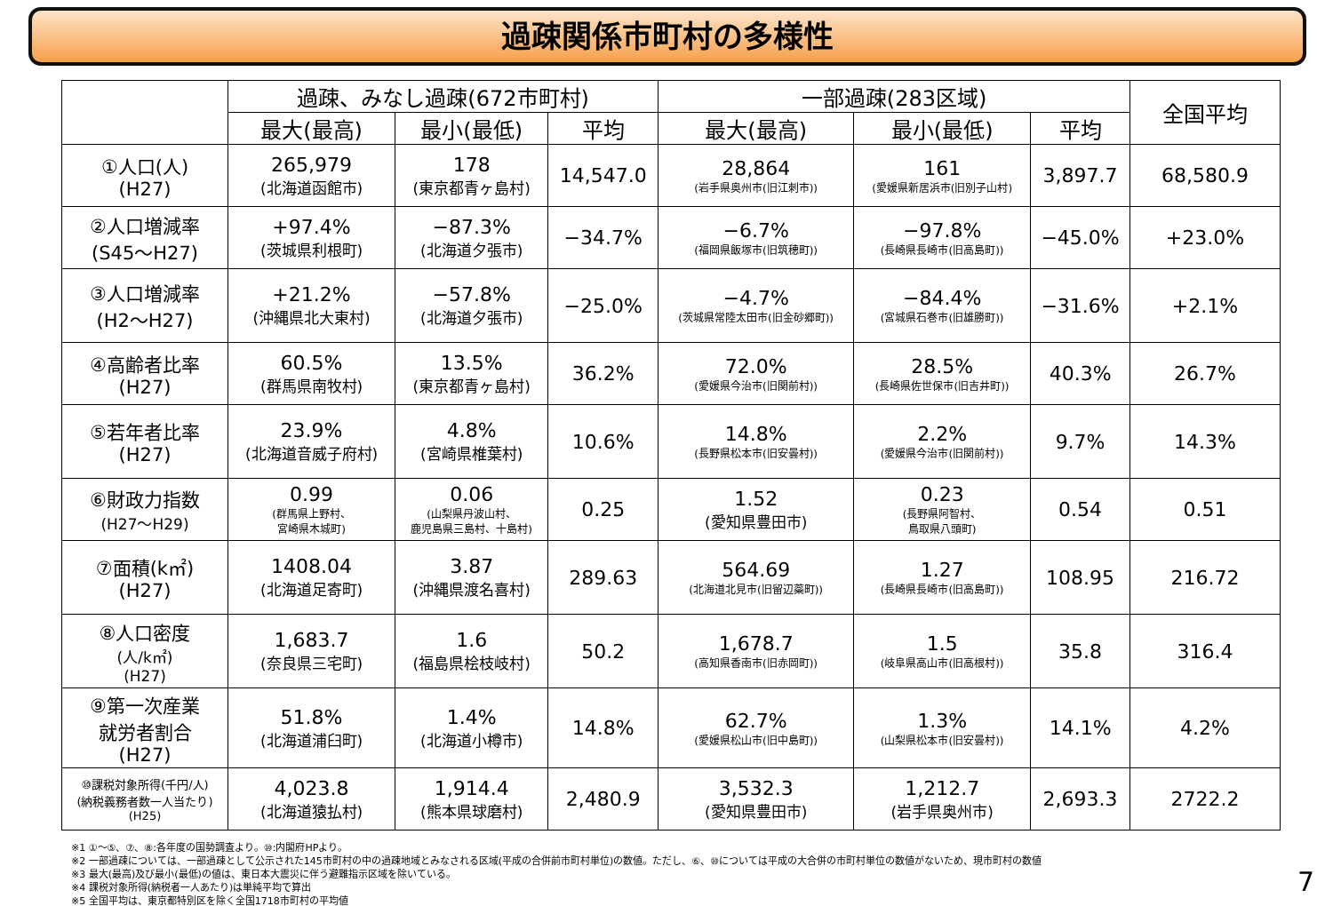過疎関係市町村の多様性
| | 過疎、みなし過疎(672市町村) | | | 一部過疎(283区域) | | | 全国平均 |
| --- | --- | --- | --- | --- | --- | --- | --- |
| | 最大(最高) | 最小(最低) | 平均 | 最大(最高) | 最小(最低) | 平均 | |
| ①人口(人) (H27) | 265,979 (北海道函館市) | 178 (東京都青ヶ島村) | 14,547.0 | 28,864 (岩手県奥州市(旧江刺市)) | 161 (愛媛県新居浜市(旧別子山村) | 3,897.7 | 68,580.9 |
| ②人口増減率 (S45～H27) | +97.4% (茨城県利根町) | −87.3% (北海道夕張市) | −34.7% | −6.7% (福岡県飯塚市(旧筑穂町)) | −97.8% (長崎県長崎市(旧高島町)) | −45.0% | +23.0% |
| ③人口増減率 (H2～H27) | +21.2% (沖縄県北大東村) | −57.8% (北海道夕張市) | −25.0% | −4.7% (茨城県常陸太田市(旧金砂郷町)) | −84.4% (宮城県石巻市(旧雄勝町)) | −31.6% | +2.1% |
| ④高齢者比率 (H27) | 60.5% (群馬県南牧村) | 13.5% (東京都青ヶ島村) | 36.2% | 72.0% (愛媛県今治市(旧関前村)) | 28.5% (長崎県佐世保市(旧吉井町)) | 40.3% | 26.7% |
| ⑤若年者比率 (H27) | 23.9% (北海道音威子府村) | 4.8% (宮崎県椎葉村) | 10.6% | 14.8% (長野県松本市(旧安曇村)) | 2.2% (愛媛県今治市(旧関前村)) | 9.7% | 14.3% |
| ⑥財政力指数 (H27～H29) | 0.99 (群馬県上野村、 宮崎県木城町) | 0.06 (山梨県丹波山村、 鹿児島県三島村、十島村) | 0.25 | 1.52 (愛知県豊田市) | 0.23 (長野県阿智村、 鳥取県八頭町) | 0.54 | 0.51 |
| ⑦面積(k㎡) (H27) | 1408.04 (北海道足寄町) | 3.87 (沖縄県渡名喜村) | 289.63 | 564.69 (北海道北見市(旧留辺蘂町)) | 1.27 (長崎県長崎市(旧高島町)) | 108.95 | 216.72 |
| ⑧人口密度 (人/k㎡) (H27) | 1,683.7 (奈良県三宅町) | 1.6 (福島県桧枝岐村) | 50.2 | 1,678.7 (高知県香南市(旧赤岡町)) | 1.5 (岐阜県高山市(旧高根村)) | 35.8 | 316.4 |
| ⑨第一次産業 就労者割合 (H27) | 51.8% (北海道浦臼町) | 1.4% (北海道小樽市) | 14.8% | 62.7% (愛媛県松山市(旧中島町)) | 1.3% (山梨県松本市(旧安曇村)) | 14.1% | 4.2% |
| ⑩課税対象所得(千円/人) (納税義務者数一人当たり) (H25) | 4,023.8 (北海道猿払村) | 1,914.4 (熊本県球磨村) | 2,480.9 | 3,532.3 (愛知県豊田市) | 1,212.7 (岩手県奥州市) | 2,693.3 | 2722.2 |
※1 ①～⑤、⑦、⑧:各年度の国勢調査より。⑩:内閣府HPより。
※2 一部過疎については、一部過疎として公示された145市町村の中の過疎地域とみなされる区域(平成の合併前市町村単位)の数値。ただし、⑥、⑩については平成の大合併の市町村単位の数値がないため、現市町村の数値
※3 最大(最高)及び最小(最低)の値は、東日本大震災に伴う避難指示区域を除いている。
※4 課税対象所得(納税者一人あたり)は単純平均で算出
※5 全国平均は、東京都特別区を除く全国1718市町村の平均値
7